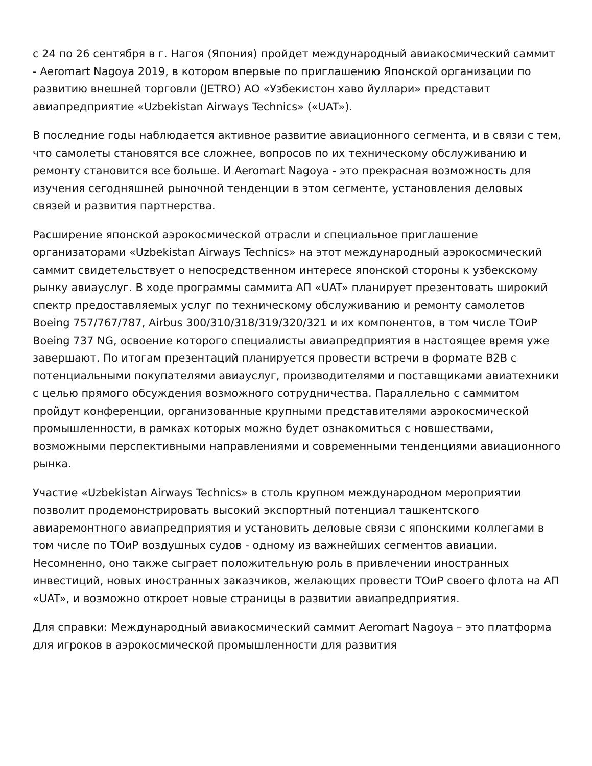с 24 по 26 сентября в г. Нагоя (Япония) пройдет международный авиакосмический саммит - Aeromart Nagoya 2019, в котором впервые по приглашению Японской организации по развитию внешней торговли (JETRO) АО «Узбекистон хаво йуллари» представит авиапредприятие «Uzbekistan Airways Technics» («UAT»).
В последние годы наблюдается активное развитие авиационного сегмента, и в связи с тем, что самолеты становятся все сложнее, вопросов по их техническому обслуживанию и ремонту становится все больше. И Aeromart Nagoya - это прекрасная возможность для изучения сегодняшней рыночной тенденции в этом сегменте, установления деловых связей и развития партнерства.
Расширение японской аэрокосмической отрасли и специальное приглашение организаторами «Uzbekistan Airways Technics» на этот международный аэрокосмический саммит свидетельствует о непосредственном интересе японской стороны к узбекскому рынку авиауслуг. В ходе программы саммита АП «UAT» планирует презентовать широкий спектр предоставляемых услуг по техническому обслуживанию и ремонту самолетов Boeing 757/767/787, Airbus 300/310/318/319/320/321 и их компонентов, в том числе ТОиР Boeing 737 NG, освоение которого специалисты авиапредприятия в настоящее время уже завершают. По итогам презентаций планируется провести встречи в формате B2B с потенциальными покупателями авиауслуг, производителями и поставщиками авиатехники с целью прямого обсуждения возможного сотрудничества. Параллельно с саммитом пройдут конференции, организованные крупными представителями аэрокосмической промышленности, в рамках которых можно будет ознакомиться с новшествами, возможными перспективными направлениями и современными тенденциями авиационного рынка.
Участие «Uzbekistan Airways Technics» в столь крупном международном мероприятии позволит продемонстрировать высокий экспортный потенциал ташкентского авиаремонтного авиапредприятия и установить деловые связи с японскими коллегами в том числе по ТОиР воздушных судов - одному из важнейших сегментов авиации. Несомненно, оно также сыграет положительную роль в привлечении иностранных инвестиций, новых иностранных заказчиков, желающих провести ТОиР своего флота на АП «UAT», и возможно откроет новые страницы в развитии авиапредприятия.
Для справки: Международный авиакосмический саммит Aeromart Nagoya – это платформа для игроков в аэрокосмической промышленности для развития